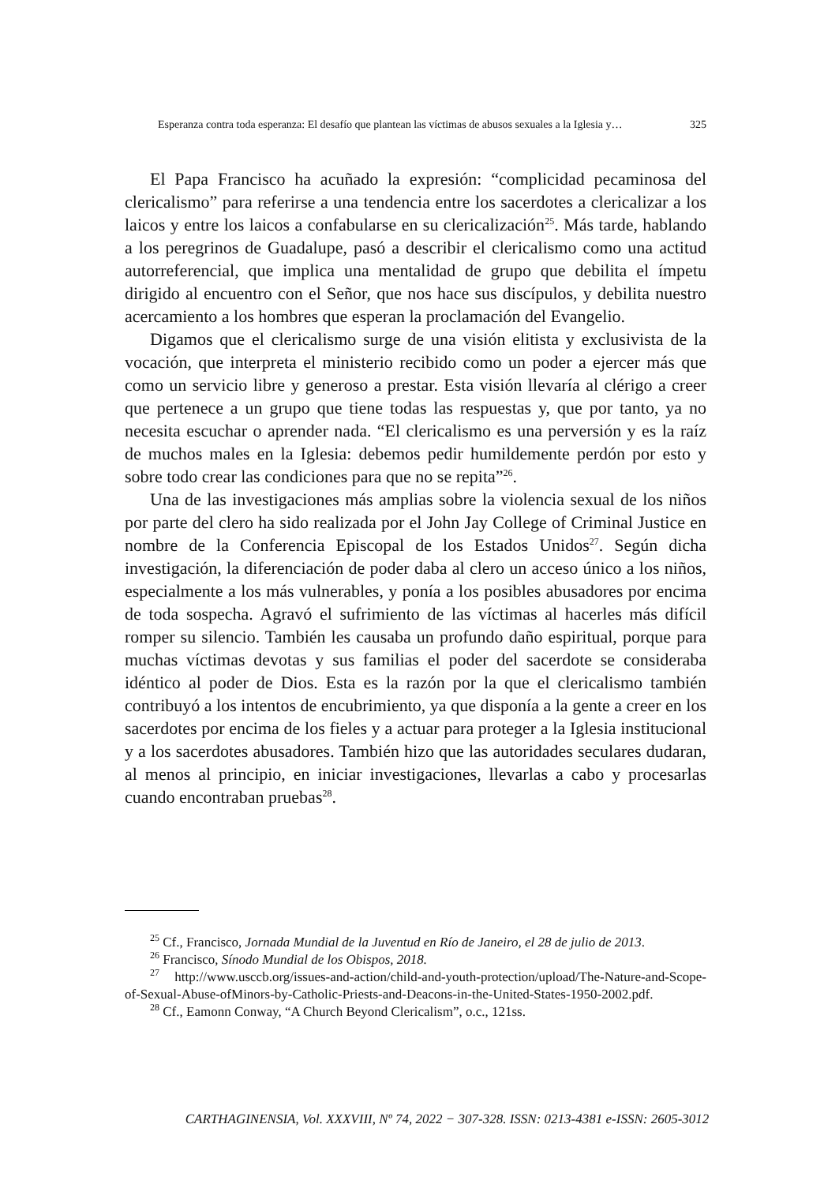Esperanza contra toda esperanza: El desafío que plantean las víctimas de abusos sexuales a la Iglesia y… 325
El Papa Francisco ha acuñado la expresión: “complicidad pecaminosa del clericalismo” para referirse a una tendencia entre los sacerdotes a clericalizar a los laicos y entre los laicos a confabularse en su clericalización<sup>25</sup>. Más tarde, hablando a los peregrinos de Guadalupe, pasó a describir el clericalismo como una actitud autorreferencial, que implica una mentalidad de grupo que debilita el ímpetu dirigido al encuentro con el Señor, que nos hace sus discípulos, y debilita nuestro acercamiento a los hombres que esperan la proclamación del Evangelio.
Digamos que el clericalismo surge de una visión elitista y exclusivista de la vocación, que interpreta el ministerio recibido como un poder a ejercer más que como un servicio libre y generoso a prestar. Esta visión llevaría al clérigo a creer que pertenece a un grupo que tiene todas las respuestas y, que por tanto, ya no necesita escuchar o aprender nada. “El clericalismo es una perversión y es la raíz de muchos males en la Iglesia: debemos pedir humildemente perdón por esto y sobre todo crear las condiciones para que no se repita”<sup>26</sup>.
Una de las investigaciones más amplias sobre la violencia sexual de los niños por parte del clero ha sido realizada por el John Jay College of Criminal Justice en nombre de la Conferencia Episcopal de los Estados Unidos<sup>27</sup>. Según dicha investigación, la diferenciación de poder daba al clero un acceso único a los niños, especialmente a los más vulnerables, y ponía a los posibles abusadores por encima de toda sospecha. Agravó el sufrimiento de las víctimas al hacerles más difícil romper su silencio. También les causaba un profundo daño espiritual, porque para muchas víctimas devotas y sus familias el poder del sacerdote se consideraba idéntico al poder de Dios. Esta es la razón por la que el clericalismo también contribuyó a los intentos de encubrimiento, ya que disponía a la gente a creer en los sacerdotes por encima de los fieles y a actuar para proteger a la Iglesia institucional y a los sacerdotes abusadores. También hizo que las autoridades seculares dudaran, al menos al principio, en iniciar investigaciones, llevarlas a cabo y procesarlas cuando encontraban pruebas<sup>28</sup>.
<sup>25</sup> Cf., Francisco, Jornada Mundial de la Juventud en Río de Janeiro, el 28 de julio de 2013.
<sup>26</sup> Francisco, Sínodo Mundial de los Obispos, 2018.
<sup>27</sup> http://www.usccb.org/issues-and-action/child-and-youth-protection/upload/The-Nature-and-Scope-of-Sexual-Abuse-ofMinors-by-Catholic-Priests-and-Deacons-in-the-United-States-1950-2002.pdf.
<sup>28</sup> Cf., Eamonn Conway, “A Church Beyond Clericalism”, o.c., 121ss.
CARTHAGINENSIA, Vol. XXXVIII, Nº 74, 2022 − 307-328. ISSN: 0213-4381 e-ISSN: 2605-3012